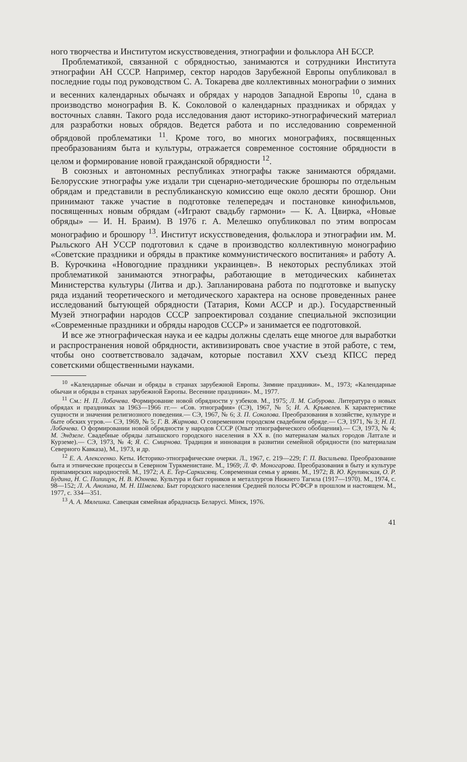ного творчества и Институтом искусствоведения, этнографии и фольклора АН БССР.
Проблематикой, связанной с обрядностью, занимаются и сотрудники Института этнографии АН СССР. Например, сектор народов Зарубежной Европы опубликовал в последние годы под руководством С. А. Токарева две коллективных монографии о зимних и весенних календарных обычаях и обрядах у народов Западной Европы <sup>10</sup>, сдана в производство монография В. К. Соколовой о календарных праздниках и обрядах у восточных славян. Такого рода исследования дают историко-этнографический материал для разработки новых обрядов. Ведется работа и по исследованию современной обрядовой проблематики <sup>11</sup>. Кроме того, во многих монографиях, посвященных преобразованиям быта и культуры, отражается современное состояние обрядности в целом и формирование новой гражданской обрядности <sup>12</sup>.
В союзных и автономных республиках этнографы также занимаются обрядами. Белорусские этнографы уже издали три сценарно-методические брошюры по отдельным обрядам и представили в республиканскую комиссию еще около десяти брошюр. Они принимают также участие в подготовке телепередач и постановке кинофильмов, посвященных новым обрядам («Играют свадьбу гармони» — К. А. Цвирка, «Новые обряды» — И. Н. Браим). В 1976 г. А. Мелешко опубликовал по этим вопросам монографию и брошюру <sup>13</sup>. Институт искусствоведения, фольклора и этнографии им. М. Рыльского АН УССР подготовил к сдаче в производство коллективную монографию «Советские праздники и обряды в практике коммунистического воспитания» и работу А. В. Курочкина «Новогодние праздники украинцев». В некоторых республиках этой проблематикой занимаются этнографы, работающие в методических кабинетах Министерства культуры (Литва и др.). Запланирована работа по подготовке и выпуску ряда изданий теоретического и методического характера на основе проведенных ранее исследований бытующей обрядности (Татария, Коми АССР и др.). Государственный Музей этнографии народов СССР запроектировал создание специальной экспозиции «Современные праздники и обряды народов СССР» и занимается ее подготовкой.
И все же этнографическая наука и ее кадры должны сделать еще многое для выработки и распространения новой обрядности, активизировать свое участие в этой работе, с тем, чтобы оно соответствовало задачам, которые поставил XXV съезд КПСС перед советскими общественными науками.
<sup>10</sup> «Календарные обычаи и обряды в странах зарубежной Европы. Зимние праздники». М., 1973; «Календарные обычаи и обряды в странах зарубежной Европы. Весенние праздники». М., 1977.
<sup>11</sup> См.: Н. П. Лобачева. Формирование новой обрядности у узбеков. М., 1975; Л. М. Сабурова. Литература о новых обрядах и праздниках за 1963—1966 гг.— «Сов. этнография» (СЭ), 1967, № 5; И. А. Крывелев. К характеристике сущности и значения религиозного поведения.— СЭ, 1967, № 6; З. П. Соколова. Преобразования в хозяйстве, культуре и быте обских угров.— СЭ, 1969, № 5; Г. В. Жирнова. О современном городском свадебном обряде.— СЭ, 1971, № 3; Н. П. Лобачева. О формировании новой обрядности у народов СССР (Опыт этнографического обобщения).— СЭ, 1973, № 4; М. Эндзеле. Свадебные обряды латышского городского населения в XX в. (по материалам малых городов Латгале и Курземе).— СЭ, 1973, № 4; Я. С. Смирнова. Традиция и инновация в развитии семейной обрядности (по материалам Северного Кавказа), М., 1973, и др.
<sup>12</sup> Е. А. Алексеенко. Кеты. Историко-этнографические очерки. Л., 1967, с. 219—229; Г. П. Васильева. Преобразование быта и этнические процессы в Северном Туркменистане. М., 1969; Л. Ф. Моногарова. Преобразования в быту и культуре припамирских народностей. М., 1972; А. Е. Тер-Саркисянц. Современная семья у армян. М., 1972; В. Ю. Крупянская, О. Р. Будина, Н. С. Полищук, Н. В. Юхнева. Культура и быт горняков и металлургов Нижнего Тагила (1917—1970). М., 1974, с. 98—152; Л. А. Анохина, М. Н. Шмелева. Быт городского населения Средней полосы РСФСР в прошлом и настоящем. М., 1977, с. 334—351.
<sup>13</sup> А. А. Мялешка. Савецкая сямейная абраднасць Беларусі. Мінск, 1976.
41